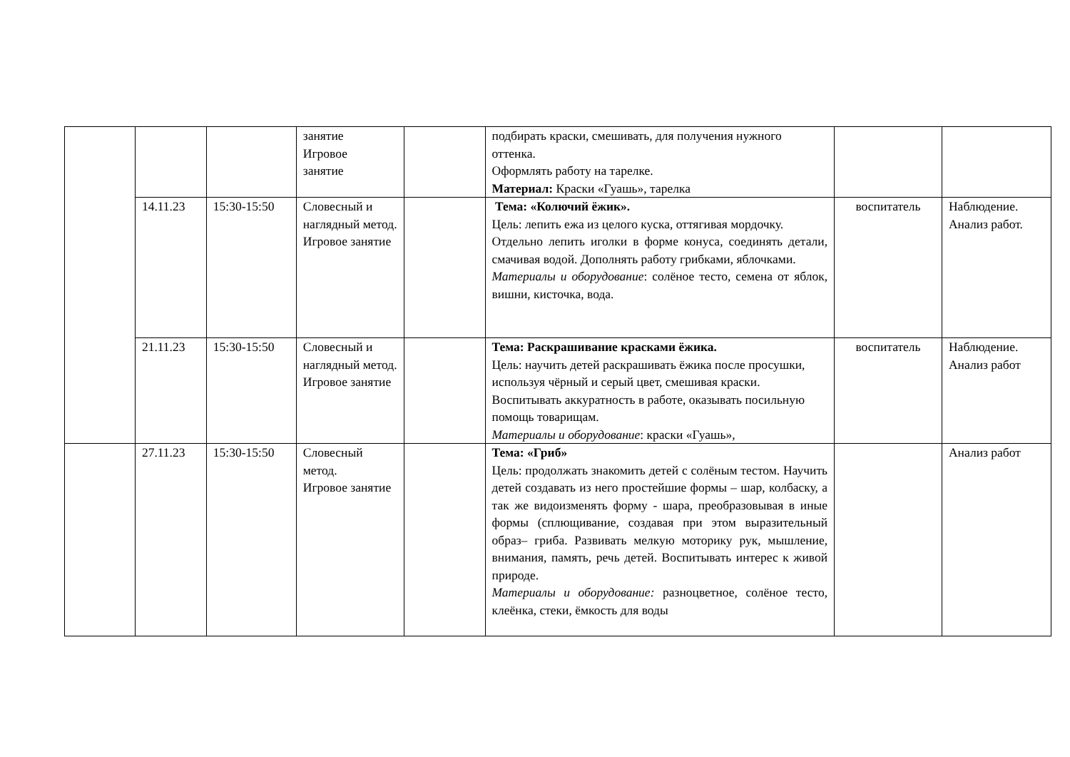| | | | занятие Игровое занятие | | подбирать краски, смешивать, для получения нужного оттенка. Оформлять работу на тарелке. Материал: Краски «Гуашь», тарелка | | |
| | 14.11.23 | 15:30-15:50 | Словесный и наглядный метод. Игровое занятие | | Тема: «Колючий ёжик». Цель: лепить ежа из целого куска, оттягивая мордочку. Отдельно лепить иголки в форме конуса, соединять детали, смачивая водой. Дополнять работу грибками, яблочками. Материалы и оборудование : солёное тесто, семена от яблок, вишни, кисточка, вода. | воспитатель | Наблюдение. Анализ работ. |
| | 21.11.23 | 15:30-15:50 | Словесный и наглядный метод. Игровое занятие | | Тема: Раскрашивание красками ёжика. Цель: научить детей раскрашивать ёжика после просушки, используя чёрный и серый цвет, смешивая краски. Воспитывать аккуратность в работе, оказывать посильную помощь товарищам. Материалы и оборудование : краски «Гуашь», | воспитатель | Наблюдение. Анализ работ |
| | 27.11.23 | 15:30-15:50 | Словесный метод. Игровое занятие | | Тема: «Гриб» Цель: продолжать знакомить детей с солёным тестом. Научить детей создавать из него простейшие формы – шар, колбаску, а так же видоизменять форму - шара, преобразовывая в иные формы (сплющивание, создавая при этом выразительный образ– гриба. Развивать мелкую моторику рук, мышление, внимания, память, речь детей. Воспитывать интерес к живой природе. Материалы и оборудование: разноцветное, солёное тесто, клеёнка, стеки, ёмкость для воды | | Анализ работ |